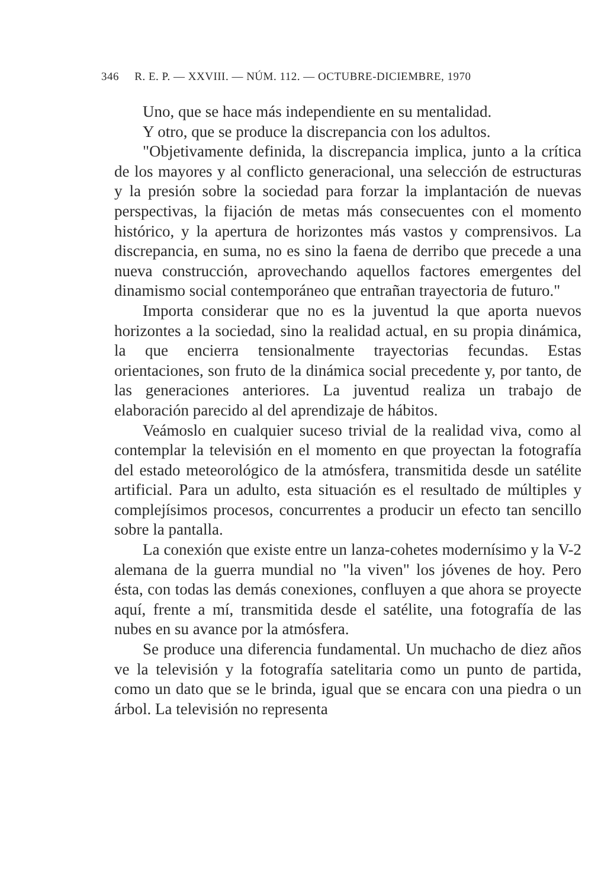346 R. E. P. — XXVIII. — NÚM. 112. — OCTUBRE-DICIEMBRE, 1970
Uno, que se hace más independiente en su mentalidad.
Y otro, que se produce la discrepancia con los adultos.
"Objetivamente definida, la discrepancia implica, junto a la crítica de los mayores y al conflicto generacional, una selección de estructuras y la presión sobre la sociedad para forzar la implantación de nuevas perspectivas, la fijación de metas más consecuentes con el momento histórico, y la apertura de horizontes más vastos y comprensivos. La discrepancia, en suma, no es sino la faena de derribo que precede a una nueva construcción, aprovechando aquellos factores emergentes del dinamismo social contemporáneo que entrañan trayectoria de futuro."
Importa considerar que no es la juventud la que aporta nuevos horizontes a la sociedad, sino la realidad actual, en su propia dinámica, la que encierra tensionalmente trayectorias fecundas. Estas orientaciones, son fruto de la dinámica social precedente y, por tanto, de las generaciones anteriores. La juventud realiza un trabajo de elaboración parecido al del aprendizaje de hábitos.
Veámoslo en cualquier suceso trivial de la realidad viva, como al contemplar la televisión en el momento en que proyectan la fotografía del estado meteorológico de la atmósfera, transmitida desde un satélite artificial. Para un adulto, esta situación es el resultado de múltiples y complejísimos procesos, concurrentes a producir un efecto tan sencillo sobre la pantalla.
La conexión que existe entre un lanza-cohetes modernísimo y la V-2 alemana de la guerra mundial no "la viven" los jóvenes de hoy. Pero ésta, con todas las demás conexiones, confluyen a que ahora se proyecte aquí, frente a mí, transmitida desde el satélite, una fotografía de las nubes en su avance por la atmósfera.
Se produce una diferencia fundamental. Un muchacho de diez años ve la televisión y la fotografía satelitaria como un punto de partida, como un dato que se le brinda, igual que se encara con una piedra o un árbol. La televisión no representa